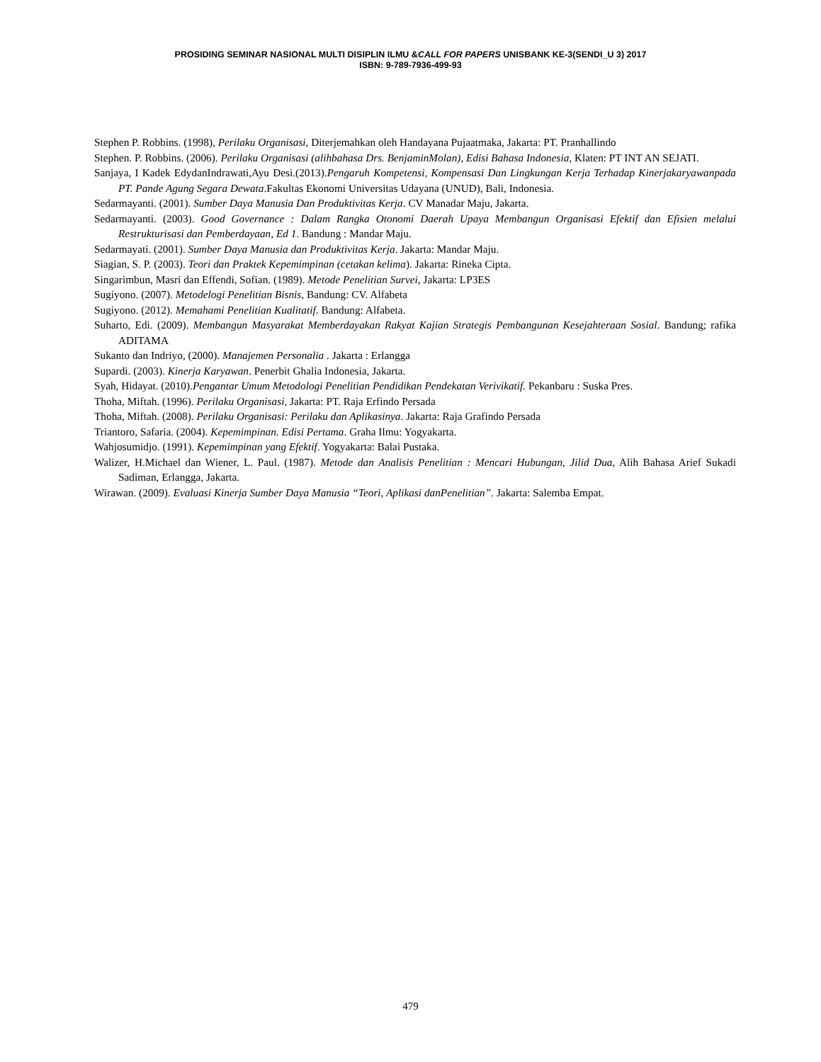PROSIDING SEMINAR NASIONAL MULTI DISIPLIN ILMU &CALL FOR PAPERS UNISBANK KE-3(SENDI_U 3) 2017
ISBN: 9-789-7936-499-93
Stephen P. Robbins. (1998), Perilaku Organisasi, Diterjemahkan oleh Handayana Pujaatmaka, Jakarta: PT. Pranhallindo
Stephen. P. Robbins. (2006). Perilaku Organisasi (alihbahasa Drs. BenjaminMolan), Edisi Bahasa Indonesia, Klaten: PT INT AN SEJATI.
Sanjaya, I Kadek EdydanIndrawati,Ayu Desi.(2013).Pengaruh Kompetensi, Kompensasi Dan Lingkungan Kerja Terhadap Kinerjakaryawanpada PT. Pande Agung Segara Dewata.Fakultas Ekonomi Universitas Udayana (UNUD), Bali, Indonesia.
Sedarmayanti. (2001). Sumber Daya Manusia Dan Produktivitas Kerja. CV Manadar Maju, Jakarta.
Sedarmayanti. (2003). Good Governance : Dalam Rangka Otonomi Daerah Upaya Membangun Organisasi Efektif dan Efisien melalui Restrukturisasi dan Pemberdayaan, Ed 1. Bandung : Mandar Maju.
Sedarmayati. (2001). Sumber Daya Manusia dan Produktivitas Kerja. Jakarta: Mandar Maju.
Siagian, S. P. (2003). Teori dan Praktek Kepemimpinan (cetakan kelima). Jakarta: Rineka Cipta.
Singarimbun, Masri dan Effendi, Sofian. (1989). Metode Penelitian Survei, Jakarta: LP3ES
Sugiyono. (2007). Metodelogi Penelitian Bisnis, Bandung: CV. Alfabeta
Sugiyono. (2012). Memahami Penelitian Kualitatif. Bandung: Alfabeta.
Suharto, Edi. (2009). Membangun Masyarakat Memberdayakan Rakyat Kajian Strategis Pembangunan Kesejahteraan Sosial. Bandung; rafika ADITAMA
Sukanto dan Indriyo, (2000). Manajemen Personalia . Jakarta : Erlangga
Supardi. (2003). Kinerja Karyawan. Penerbit Ghalia Indonesia, Jakarta.
Syah, Hidayat. (2010).Pengantar Umum Metodologi Penelitian Pendidikan Pendekatan Verivikatif. Pekanbaru : Suska Pres.
Thoha, Miftah. (1996). Perilaku Organisasi, Jakarta: PT. Raja Erfindo Persada
Thoha, Miftah. (2008). Perilaku Organisasi: Perilaku dan Aplikasinya. Jakarta: Raja Grafindo Persada
Triantoro, Safaria. (2004). Kepemimpinan. Edisi Pertama. Graha Ilmu: Yogyakarta.
Wahjosumidjo. (1991). Kepemimpinan yang Efektif. Yogyakarta: Balai Pustaka.
Walizer, H.Michael dan Wiener, L. Paul. (1987). Metode dan Analisis Penelitian : Mencari Hubungan, Jilid Dua, Alih Bahasa Arief Sukadi Sadiman, Erlangga, Jakarta.
Wirawan. (2009). Evaluasi Kinerja Sumber Daya Manusia “Teori, Aplikasi danPenelitian”. Jakarta: Salemba Empat.
479